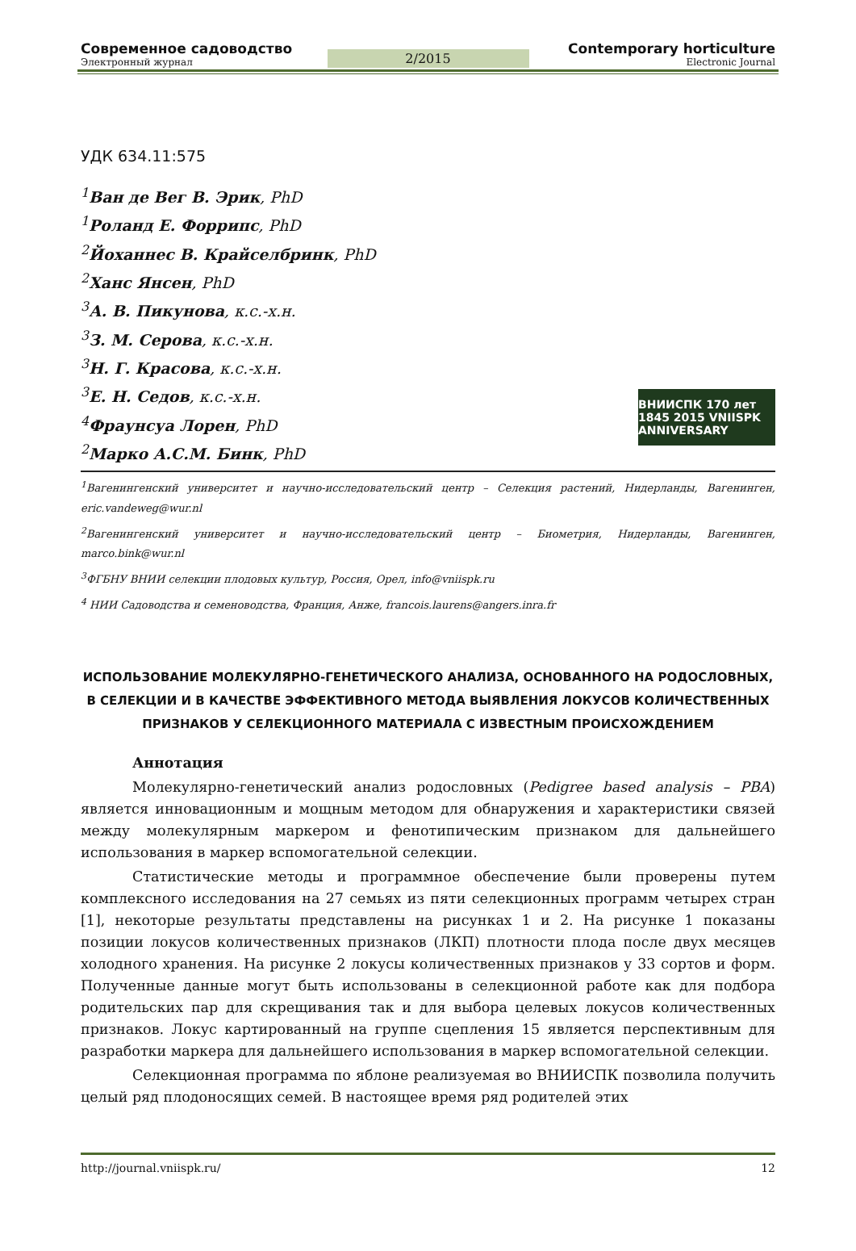Современное садоводство
Электронный журнал
2/2015
Contemporary horticulture
Electronic Journal
УДК 634.11:575
<sup>1</sup> Ван де Вег В. Эрик, PhD
<sup>1</sup> Роланд Е. Форрипс, PhD
<sup>2</sup> Йоханнес В. Крайселбринк, PhD
<sup>2</sup> Ханс Янсен, PhD
<sup>3</sup> А. В. Пикунова, к.с.-х.н.
<sup>3</sup> З. М. Серова, к.с.-х.н.
<sup>3</sup> Н. Г. Красова, к.с.-х.н.
<sup>3</sup> Е. Н. Седов, к.с.-х.н.
<sup>4</sup> Фраунсуа Лорен, PhD
<sup>2</sup> Марко А.С.М. Бинк, PhD
ВНИИСПК 170 лет 1845 2015 VNIISPK ANNIVERSARY
<sup>1</sup> Вагенингенский университет и научно-исследовательский центр – Селекция растений, Нидерланды, Вагенинген, eric.vandeweg@wur.nl
<sup>2</sup> Вагенингенский университет и научно-исследовательский центр – Биометрия, Нидерланды, Вагенинген, marco.bink@wur.nl
<sup>3</sup> ФГБНУ ВНИИ селекции плодовых культур, Россия, Орел, info@vniispk.ru
<sup>4</sup> НИИ Садоводства и семеноводства, Франция, Анже, francois.laurens@angers.inra.fr
ИСПОЛЬЗОВАНИЕ МОЛЕКУЛЯРНО-ГЕНЕТИЧЕСКОГО АНАЛИЗА, ОСНОВАННОГО НА РОДОСЛОВНЫХ, В СЕЛЕКЦИИ И В КАЧЕСТВЕ ЭФФЕКТИВНОГО МЕТОДА ВЫЯВЛЕНИЯ ЛОКУСОВ КОЛИЧЕСТВЕННЫХ ПРИЗНАКОВ У СЕЛЕКЦИОННОГО МАТЕРИАЛА С ИЗВЕСТНЫМ ПРОИСХОЖДЕНИЕМ
Аннотация
Молекулярно-генетический анализ родословных (Pedigree based analysis – PBA) является инновационным и мощным методом для обнаружения и характеристики связей между молекулярным маркером и фенотипическим признаком для дальнейшего использования в маркер вспомогательной селекции.
Статистические методы и программное обеспечение были проверены путем комплексного исследования на 27 семьях из пяти селекционных программ четырех стран [1], некоторые результаты представлены на рисунках 1 и 2. На рисунке 1 показаны позиции локусов количественных признаков (ЛКП) плотности плода после двух месяцев холодного хранения. На рисунке 2 локусы количественных признаков у 33 сортов и форм. Полученные данные могут быть использованы в селекционной работе как для подбора родительских пар для скрещивания так и для выбора целевых локусов количественных признаков. Локус картированный на группе сцепления 15 является перспективным для разработки маркера для дальнейшего использования в маркер вспомогательной селекции.
Селекционная программа по яблоне реализуемая во ВНИИСПК позволила получить целый ряд плодоносящих семей. В настоящее время ряд родителей этих
http://journal.vniispk.ru/ 12